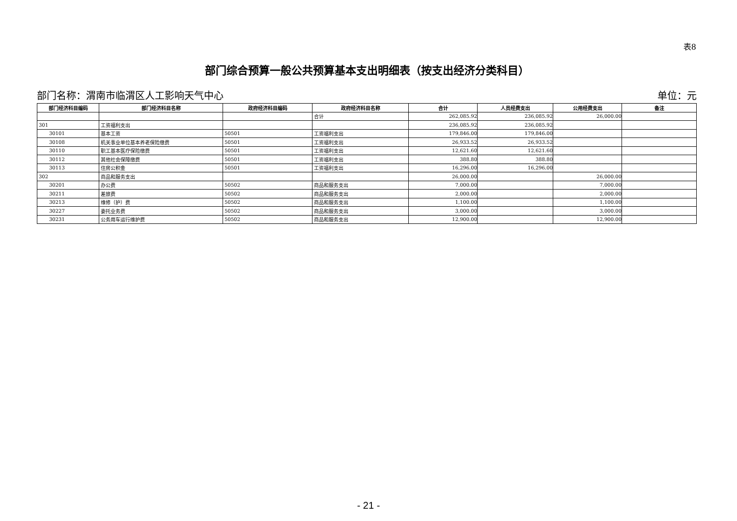表8
部门综合预算一般公共预算基本支出明细表（按支出经济分类科目）
部门名称：渭南市临渭区人工影响天气中心 单位：元
| 部门经济科目编码 | 部门经济科目名称 | 政府经济科目编码 | 政府经济科目名称 | 合计 | 人员经费支出 | 公用经费支出 | 备注 |
| --- | --- | --- | --- | --- | --- | --- | --- |
| | | | 合计 | 262,085.92 | 236,085.92 | 26,000.00 | |
| 301 | 工资福利支出 | | | 236,085.92 | 236,085.92 | | |
| 30101 | 基本工资 | 50501 | 工资福利支出 | 179,846.00 | 179,846.00 | | |
| 30108 | 机关事业单位基本养老保险缴费 | 50501 | 工资福利支出 | 26,933.52 | 26,933.52 | | |
| 30110 | 职工基本医疗保险缴费 | 50501 | 工资福利支出 | 12,621.60 | 12,621.60 | | |
| 30112 | 其他社会保障缴费 | 50501 | 工资福利支出 | 388.80 | 388.80 | | |
| 30113 | 住房公积金 | 50501 | 工资福利支出 | 16,296.00 | 16,296.00 | | |
| 302 | 商品和服务支出 | | | 26,000.00 | | 26,000.00 | |
| 30201 | 办公费 | 50502 | 商品和服务支出 | 7,000.00 | | 7,000.00 | |
| 30211 | 差旅费 | 50502 | 商品和服务支出 | 2,000.00 | | 2,000.00 | |
| 30213 | 维修（护）费 | 50502 | 商品和服务支出 | 1,100.00 | | 1,100.00 | |
| 30227 | 委托业务费 | 50502 | 商品和服务支出 | 3,000.00 | | 3,000.00 | |
| 30231 | 公务用车运行维护费 | 50502 | 商品和服务支出 | 12,900.00 | | 12,900.00 | |
- 21 -